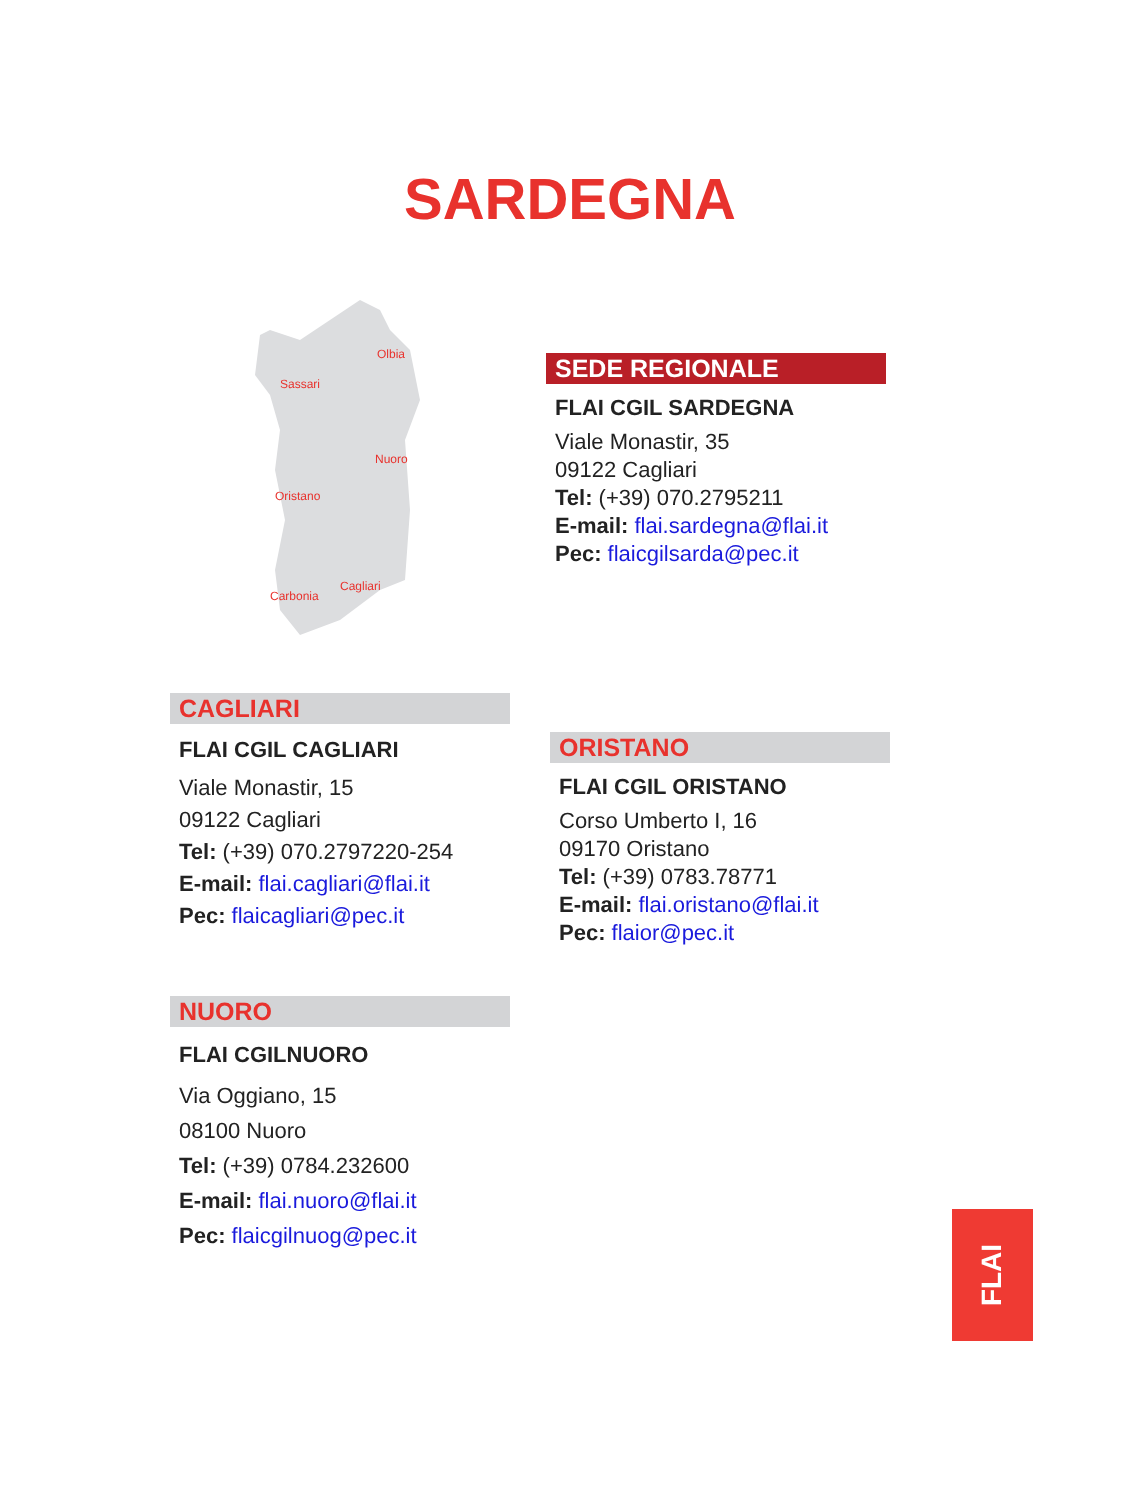SARDEGNA
Sassari
Olbia
Nuoro
Oristano
Carbonia
Cagliari
SEDE REGIONALE
FLAI CGIL SARDEGNA
Viale Monastir, 35
09122 Cagliari
Tel: (+39) 070.2795211
E-mail: flai.sardegna@flai.it
Pec: flaicgilsarda@pec.it
CAGLIARI
FLAI CGIL CAGLIARI
Viale Monastir, 15
09122 Cagliari
Tel: (+39) 070.2797220-254
E-mail: flai.cagliari@flai.it
Pec: flaicagliari@pec.it
ORISTANO
FLAI CGIL ORISTANO
Corso Umberto I, 16
09170 Oristano
Tel: (+39) 0783.78771
E-mail: flai.oristano@flai.it
Pec: flaior@pec.it
NUORO
FLAI CGILNUORO
Via Oggiano, 15
08100 Nuoro
Tel: (+39) 0784.232600
E-mail: flai.nuoro@flai.it
Pec: flaicgilnuog@pec.it
FLAI